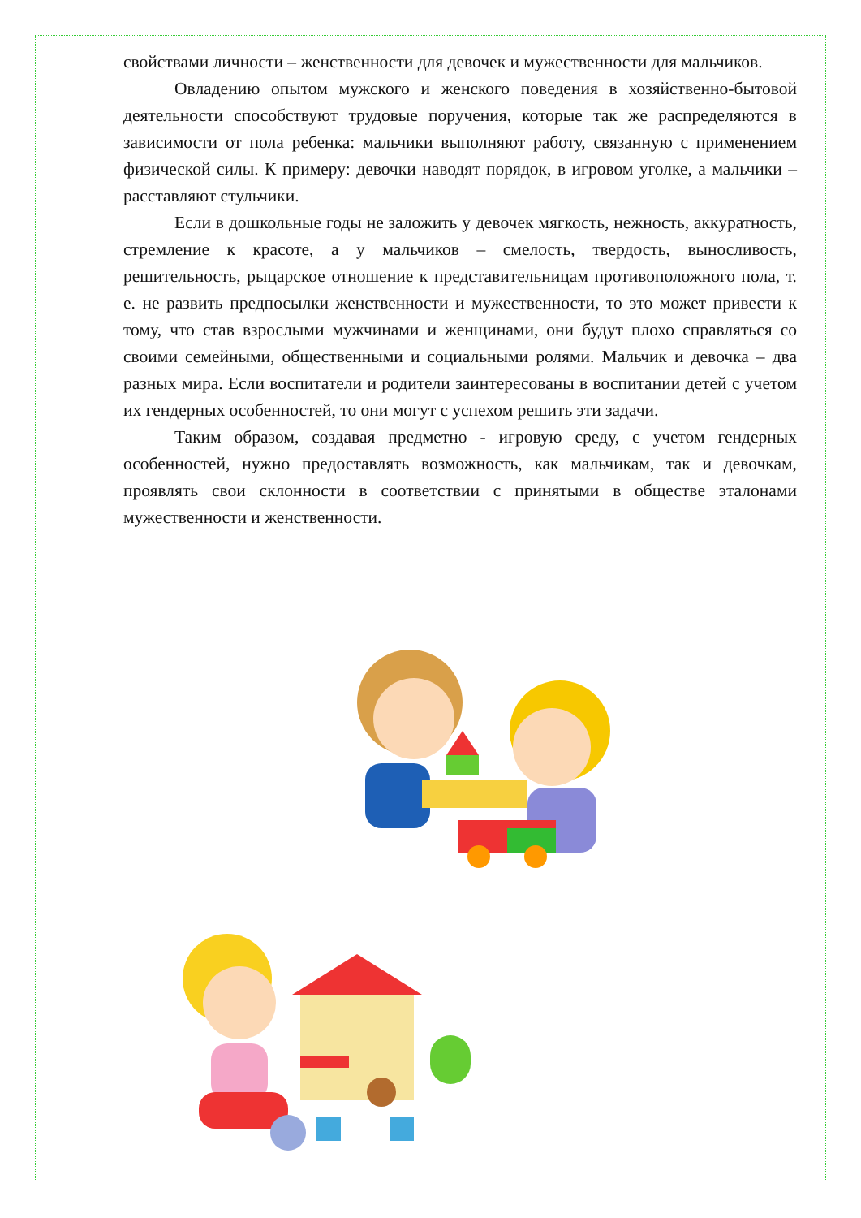свойствами личности – женственности для девочек и мужественности для мальчиков.
Овладению опытом мужского и женского поведения в хозяйственно-бытовой деятельности способствуют трудовые поручения, которые так же распределяются в зависимости от пола ребенка: мальчики выполняют работу, связанную с применением физической силы. К примеру: девочки наводят порядок, в игровом уголке, а мальчики – расставляют стульчики.
Если в дошкольные годы не заложить у девочек мягкость, нежность, аккуратность, стремление к красоте, а у мальчиков – смелость, твердость, выносливость, решительность, рыцарское отношение к представительницам противоположного пола, т. е. не развить предпосылки женственности и мужественности, то это может привести к тому, что став взрослыми мужчинами и женщинами, они будут плохо справляться со своими семейными, общественными и социальными ролями. Мальчик и девочка – два разных мира. Если воспитатели и родители заинтересованы в воспитании детей с учетом их гендерных особенностей, то они могут с успехом решить эти задачи.
Таким образом, создавая предметно - игровую среду, с учетом гендерных особенностей, нужно предоставлять возможность, как мальчикам, так и девочкам, проявлять свои склонности в соответствии с принятыми в обществе эталонами мужественности и женственности.